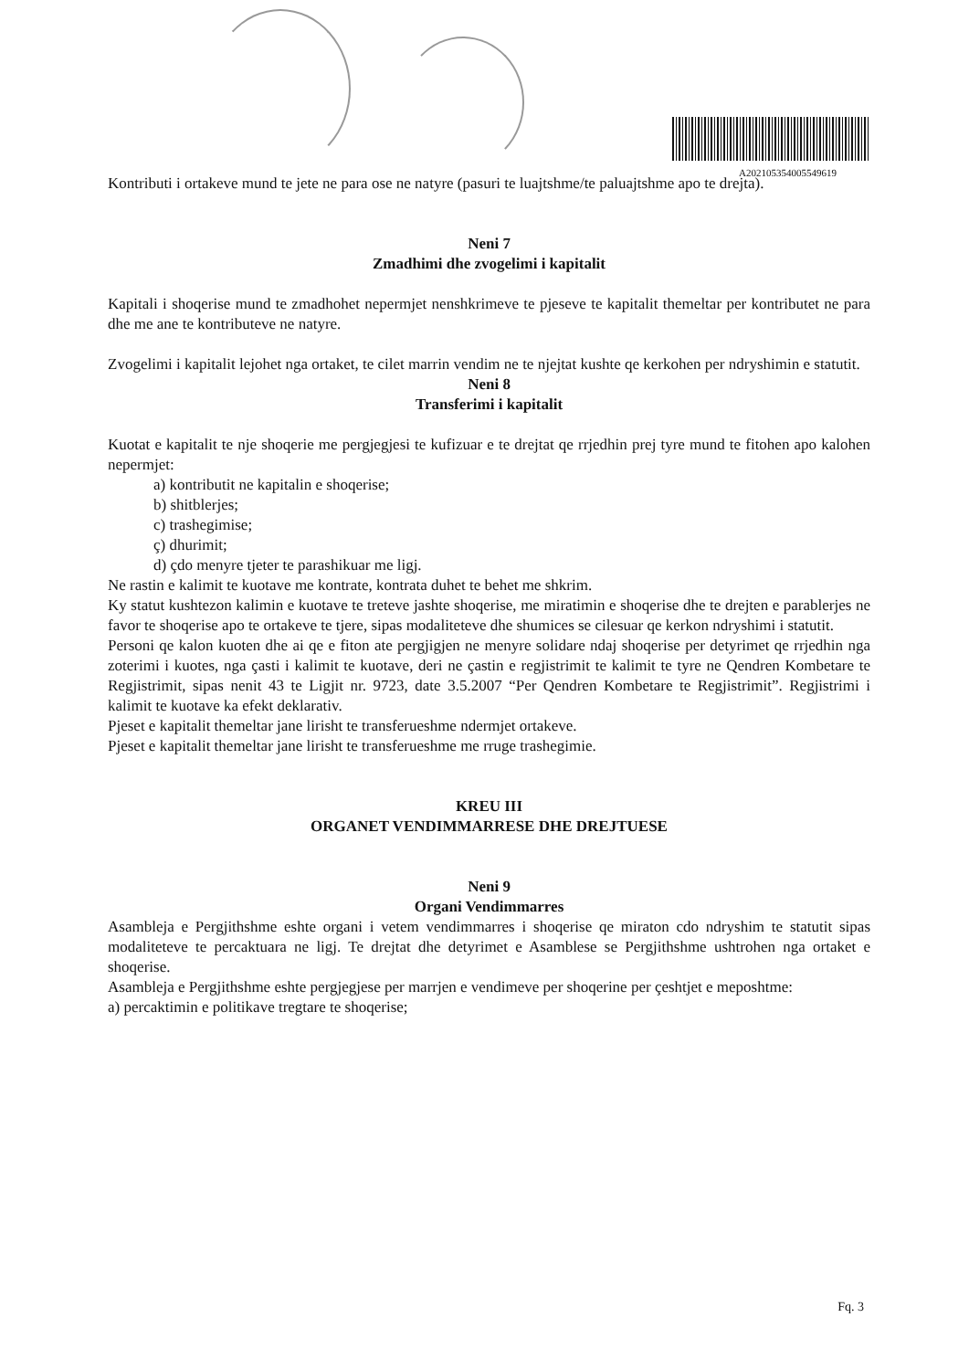A202105354005549619
Kontributi i ortakeve mund te jete ne para ose ne natyre (pasuri te luajtshme/te paluajtshme apo te drejta).
Neni 7
Zmadhimi dhe zvogelimi i kapitalit
Kapitali i shoqerise mund te zmadhohet nepermjet nenshkrimeve te pjeseve te kapitalit themeltar per kontributet ne para dhe me ane te kontributeve ne natyre.
Zvogelimi i kapitalit lejohet nga ortaket, te cilet marrin vendim ne te njejtat kushte qe kerkohen per ndryshimin e statutit.
Neni 8
Transferimi i kapitalit
Kuotat e kapitalit te nje shoqerie me pergjegjesi te kufizuar e te drejtat qe rrjedhin prej tyre mund te fitohen apo kalohen nepermjet:
a) kontributit ne kapitalin e shoqerise;
b) shitblerjes;
c) trashegimise;
ç) dhurimit;
d) çdo menyre tjeter te parashikuar me ligj.
Ne rastin e kalimit te kuotave me kontrate, kontrata duhet te behet me shkrim.
Ky statut kushtezon kalimin e kuotave te treteve jashte shoqerise, me miratimin e shoqerise dhe te drejten e parablerjes ne favor te shoqerise apo te ortakeve te tjere, sipas modaliteteve dhe shumices se cilesuar qe kerkon ndryshimi i statutit.
Personi qe kalon kuoten dhe ai qe e fiton ate pergjigjen ne menyre solidare ndaj shoqerise per detyrimet qe rrjedhin nga zoterimi i kuotes, nga çasti i kalimit te kuotave, deri ne çastin e regjistrimit te kalimit te tyre ne Qendren Kombetare te Regjistrimit, sipas nenit 43 te Ligjit nr. 9723, date 3.5.2007 “Per Qendren Kombetare te Regjistrimit”. Regjistrimi i kalimit te kuotave ka efekt deklarativ.
Pjeset e kapitalit themeltar jane lirisht te transferueshme ndermjet ortakeve.
Pjeset e kapitalit themeltar jane lirisht te transferueshme me rruge trashegimie.
KREU III
ORGANET VENDIMMARRESE DHE DREJTUESE
Neni 9
Organi Vendimmarres
Asambleja e Pergjithshme eshte organi i vetem vendimmarres i shoqerise qe miraton cdo ndryshim te statutit sipas modaliteteve te percaktuara ne ligj. Te drejtat dhe detyrimet e Asamblese se Pergjithshme ushtrohen nga ortaket e shoqerise.
Asambleja e Pergjithshme eshte pergjegjese per marrjen e vendimeve per shoqerine per çeshtjet e meposhtme:
a) percaktimin e politikave tregtare te shoqerise;
Fq. 3